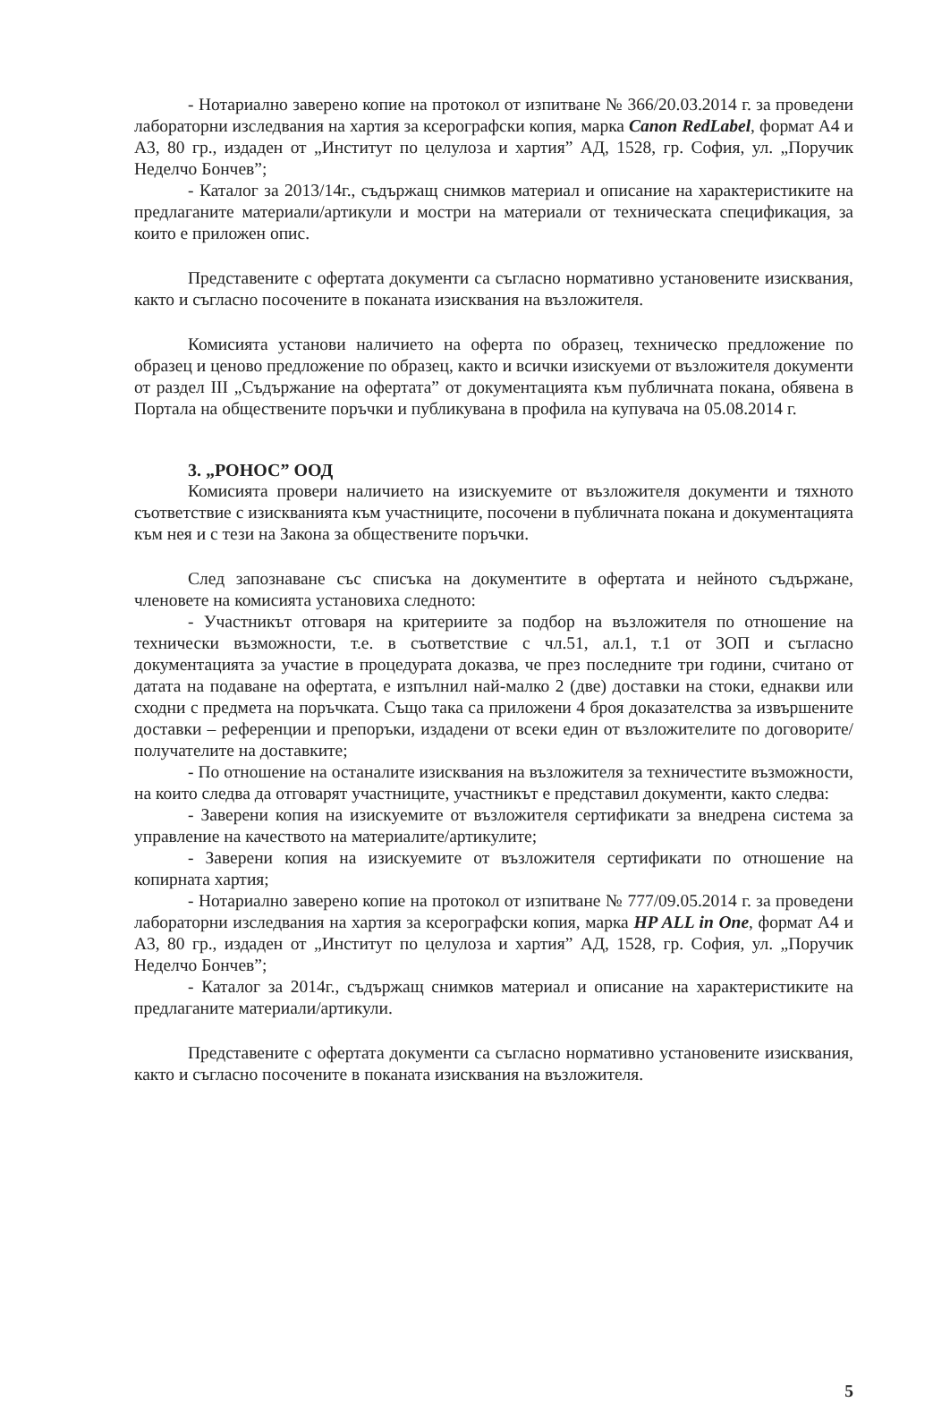- Нотариално заверено копие на протокол от изпитване № 366/20.03.2014 г. за проведени лабораторни изследвания на хартия за ксерографски копия, марка Canon RedLabel, формат А4 и А3, 80 гр., издаден от „Институт по целулоза и хартия” АД, 1528, гр. София, ул. „Поручик Неделчо Бончев”;
- Каталог за 2013/14г., съдържащ снимков материал и описание на характеристиките на предлаганите материали/артикули и мостри на материали от техническата спецификация, за които е приложен опис.
Представените с офертата документи са съгласно нормативно установените изисквания, както и съгласно посочените в поканата изисквания на възложителя.
Комисията установи наличието на оферта по образец, техническо предложение по образец и ценово предложение по образец, както и всички изискуеми от възложителя документи от раздел III „Съдържание на офертата” от документацията към публичната покана, обявена в Портала на обществените поръчки и публикувана в профила на купувача на 05.08.2014 г.
3. „РОНОС” ООД
Комисията провери наличието на изискуемите от възложителя документи и тяхното съответствие с изискванията към участниците, посочени в публичната покана и документацията към нея и с тези на Закона за обществените поръчки.
След запознаване със списъка на документите в офертата и нейното съдържане, членовете на комисията установиха следното:
- Участникът отговаря на критериите за подбор на възложителя по отношение на технически възможности, т.е. в съответствие с чл.51, ал.1, т.1 от ЗОП и съгласно документацията за участие в процедурата доказва, че през последните три години, считано от датата на подаване на офертата, е изпълнил най-малко 2 (две) доставки на стоки, еднакви или сходни с предмета на поръчката. Също така са приложени 4 броя доказателства за извършените доставки – референции и препоръки, издадени от всеки един от възложителите по договорите/получателите на доставките;
- По отношение на останалите изисквания на възложителя за техничестите възможности, на които следва да отговарят участниците, участникът е представил документи, както следва:
- Заверени копия на изискуемите от възложителя сертификати за внедрена система за управление на качеството на материалите/артикулите;
- Заверени копия на изискуемите от възложителя сертификати по отношение на копирната хартия;
- Нотариално заверено копие на протокол от изпитване № 777/09.05.2014 г. за проведени лабораторни изследвания на хартия за ксерографски копия, марка HP ALL in One, формат А4 и А3, 80 гр., издаден от „Институт по целулоза и хартия” АД, 1528, гр. София, ул. „Поручик Неделчо Бончев”;
- Каталог за 2014г., съдържащ снимков материал и описание на характеристиките на предлаганите материали/артикули.
Представените с офертата документи са съгласно нормативно установените изисквания, както и съгласно посочените в поканата изисквания на възложителя.
5